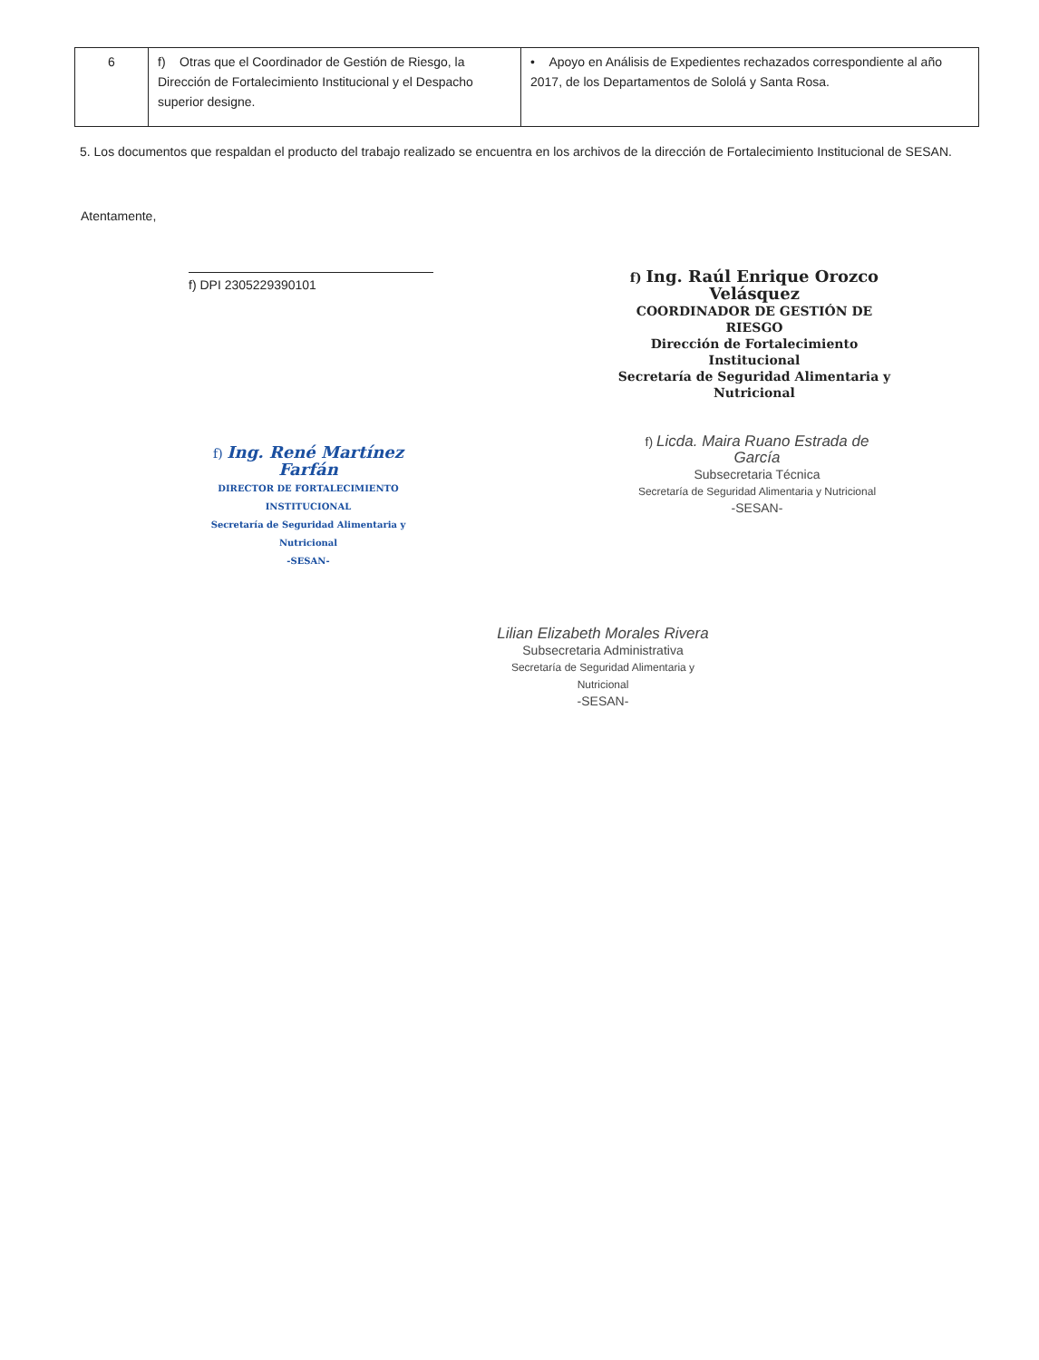| 6 | f) Otras que el Coordinador de Gestión de Riesgo, la Dirección de Fortalecimiento Institucional y el Despacho superior designe. | • Apoyo en Análisis de Expedientes rechazados correspondiente al año 2017, de los Departamentos de Sololá y Santa Rosa. |
5. Los documentos que respaldan el producto del trabajo realizado se encuentra en los archivos de la dirección de Fortalecimiento Institucional de SESAN.
Atentamente,
f) DPI 2305229390101
f) Ing. Raúl Enrique Orozco Velásquez
COORDINADOR DE GESTIÓN DE RIESGO
Dirección de Fortalecimiento Institucional
Secretaría de Seguridad Alimentaria y Nutricional
f) Ing. René Martínez Farfán
DIRECTOR DE FORTALECIMIENTO INSTITUCIONAL
Secretaría de Seguridad Alimentaria y Nutricional
-SESAN-
f) Licda. Maira Ruano Estrada de García
Subsecretaria Técnica
Secretaría de Seguridad Alimentaria y Nutricional
-SESAN-
Lilian Elizabeth Morales Rivera
Subsecretaria Administrativa
Secretaría de Seguridad Alimentaria y Nutricional
-SESAN-